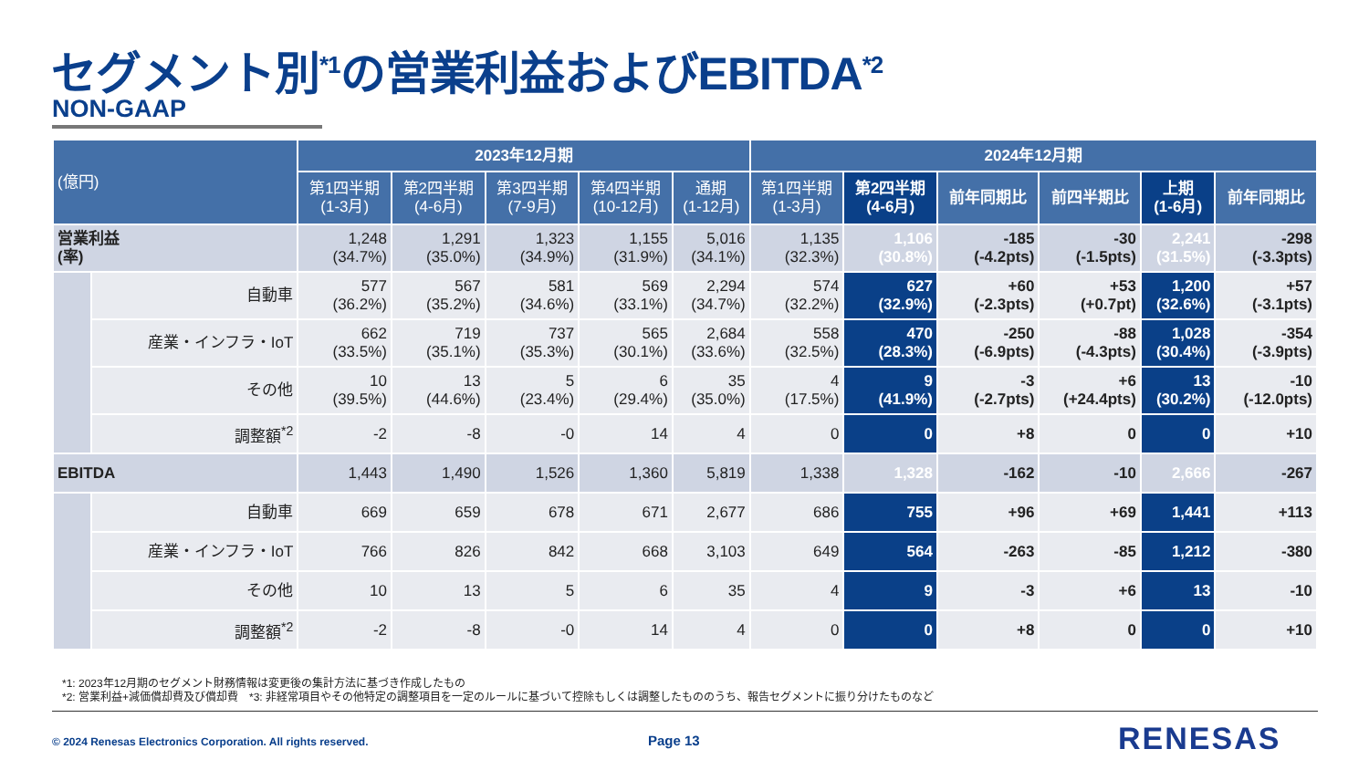セグメント別<sup>*1</sup>の営業利益およびEBITDA<sup>*2</sup>
NON-GAAP
| (億円) | | 2023年12月期 | | | | | 2024年12月期 | | | | | |
| --- | --- | --- | --- | --- | --- | --- | --- | --- | --- | --- | --- | --- |
| | | 第1四半期 (1-3月) | 第2四半期 (4-6月) | 第3四半期 (7-9月) | 第4四半期 (10-12月) | 通期 (1-12月) | 第1四半期 (1-3月) | 第2四半期 (4-6月) | 前年同期比 | 前四半期比 | 上期 (1-6月) | 前年同期比 |
| 営業利益 (率) | | 1,248 (34.7%) | 1,291 (35.0%) | 1,323 (34.9%) | 1,155 (31.9%) | 5,016 (34.1%) | 1,135 (32.3%) | 1,106 (30.8%) | -185 (-4.2pts) | -30 (-1.5pts) | 2,241 (31.5%) | -298 (-3.3pts) |
| | 自動車 | 577 (36.2%) | 567 (35.2%) | 581 (34.6%) | 569 (33.1%) | 2,294 (34.7%) | 574 (32.2%) | 627 (32.9%) | +60 (-2.3pts) | +53 (+0.7pt) | 1,200 (32.6%) | +57 (-3.1pts) |
| | 産業・インフラ・IoT | 662 (33.5%) | 719 (35.1%) | 737 (35.3%) | 565 (30.1%) | 2,684 (33.6%) | 558 (32.5%) | 470 (28.3%) | -250 (-6.9pts) | -88 (-4.3pts) | 1,028 (30.4%) | -354 (-3.9pts) |
| | その他 | 10 (39.5%) | 13 (44.6%) | 5 (23.4%) | 6 (29.4%) | 35 (35.0%) | 4 (17.5%) | 9 (41.9%) | -3 (-2.7pts) | +6 (+24.4pts) | 13 (30.2%) | -10 (-12.0pts) |
| | 調整額<sup>*2</sup> | -2 | -8 | -0 | 14 | 4 | 0 | 0 | +8 | 0 | 0 | +10 |
| EBITDA | | 1,443 | 1,490 | 1,526 | 1,360 | 5,819 | 1,338 | 1,328 | -162 | -10 | 2,666 | -267 |
| | 自動車 | 669 | 659 | 678 | 671 | 2,677 | 686 | 755 | +96 | +69 | 1,441 | +113 |
| | 産業・インフラ・IoT | 766 | 826 | 842 | 668 | 3,103 | 649 | 564 | -263 | -85 | 1,212 | -380 |
| | その他 | 10 | 13 | 5 | 6 | 35 | 4 | 9 | -3 | +6 | 13 | -10 |
| | 調整額<sup>*2</sup> | -2 | -8 | -0 | 14 | 4 | 0 | 0 | +8 | 0 | 0 | +10 |
*1: 2023年12月期のセグメント財務情報は変更後の集計方法に基づき作成したもの
*2: 営業利益+減価償却費及び償却費　*3: 非経常項目やその他特定の調整項目を一定のルールに基づいて控除もしくは調整したもののうち、報告セグメントに振り分けたものなど
© 2024 Renesas Electronics Corporation. All rights reserved.
Page 13 RENESAS